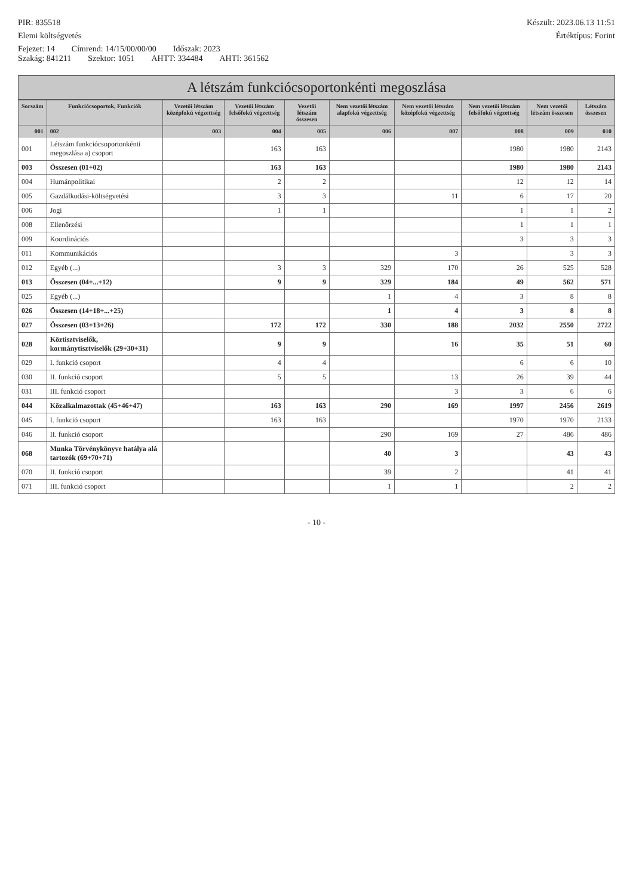PIR: 835518 Készült: 2023.06.13 11:51
Elemi költségvetés Értéktípus: Forint
Fejezet: 14 Címrend: 14/15/00/00/00 Időszak: 2023
Szakág: 841211 Szektor: 1051 AHTT: 334484 AHTI: 361562
A létszám funkciócsoportonkénti megoszlása
| Sorszám | Funkciócsoportok, Funkciók | Vezetői létszám középfokú végzettség | Vezetői létszám felsőfokú végzettség | Vezetői létszám összesen | Nem vezetői létszám alapfokú végzettség | Nem vezetői létszám középfokú végzettség | Nem vezetői létszám felsőfokú végzettség | Nem vezetői létszám összesen | Létszám összesen |
| --- | --- | --- | --- | --- | --- | --- | --- | --- | --- |
| 001 | 002 | 003 | 004 | 005 | 006 | 007 | 008 | 009 | 010 |
| 001 | Létszám funkciócsoportonkénti megoszlása a) csoport | | 163 | 163 | | | 1980 | 1980 | 2143 |
| 003 | Összesen (01+02) | | 163 | 163 | | | 1980 | 1980 | 2143 |
| 004 | Humánpolitikai | | 2 | 2 | | | 12 | 12 | 14 |
| 005 | Gazdálkodási-költségvetési | | 3 | 3 | | 11 | 6 | 17 | 20 |
| 006 | Jogi | | 1 | 1 | | | 1 | 1 | 2 |
| 008 | Ellenőrzési | | | | | | 1 | 1 | 1 |
| 009 | Koordinációs | | | | | | 3 | 3 | 3 |
| 011 | Kommunikációs | | | | | 3 | | 3 | 3 |
| 012 | Egyéb (...) | | 3 | 3 | 329 | 170 | 26 | 525 | 528 |
| 013 | Összesen (04+...+12) | | 9 | 9 | 329 | 184 | 49 | 562 | 571 |
| 025 | Egyéb (...) | | | | 1 | 4 | 3 | 8 | 8 |
| 026 | Összesen (14+18+...+25) | | | | 1 | 4 | 3 | 8 | 8 |
| 027 | Összesen (03+13+26) | | 172 | 172 | 330 | 188 | 2032 | 2550 | 2722 |
| 028 | Köztisztviselők, kormánytisztviselők (29+30+31) | | 9 | 9 | | 16 | 35 | 51 | 60 |
| 029 | I. funkció csoport | | 4 | 4 | | | 6 | 6 | 10 |
| 030 | II. funkció csoport | | 5 | 5 | | 13 | 26 | 39 | 44 |
| 031 | III. funkció csoport | | | | | 3 | 3 | 6 | 6 |
| 044 | Közalkalmazottak (45+46+47) | | 163 | 163 | 290 | 169 | 1997 | 2456 | 2619 |
| 045 | I. funkció csoport | | 163 | 163 | | | 1970 | 1970 | 2133 |
| 046 | II. funkció csoport | | | | 290 | 169 | 27 | 486 | 486 |
| 068 | Munka Törvénykönyve hatálya alá tartozók (69+70+71) | | | | 40 | 3 | | 43 | 43 |
| 070 | II. funkció csoport | | | | 39 | 2 | | 41 | 41 |
| 071 | III. funkció csoport | | | | 1 | 1 | | 2 | 2 |
- 10 -